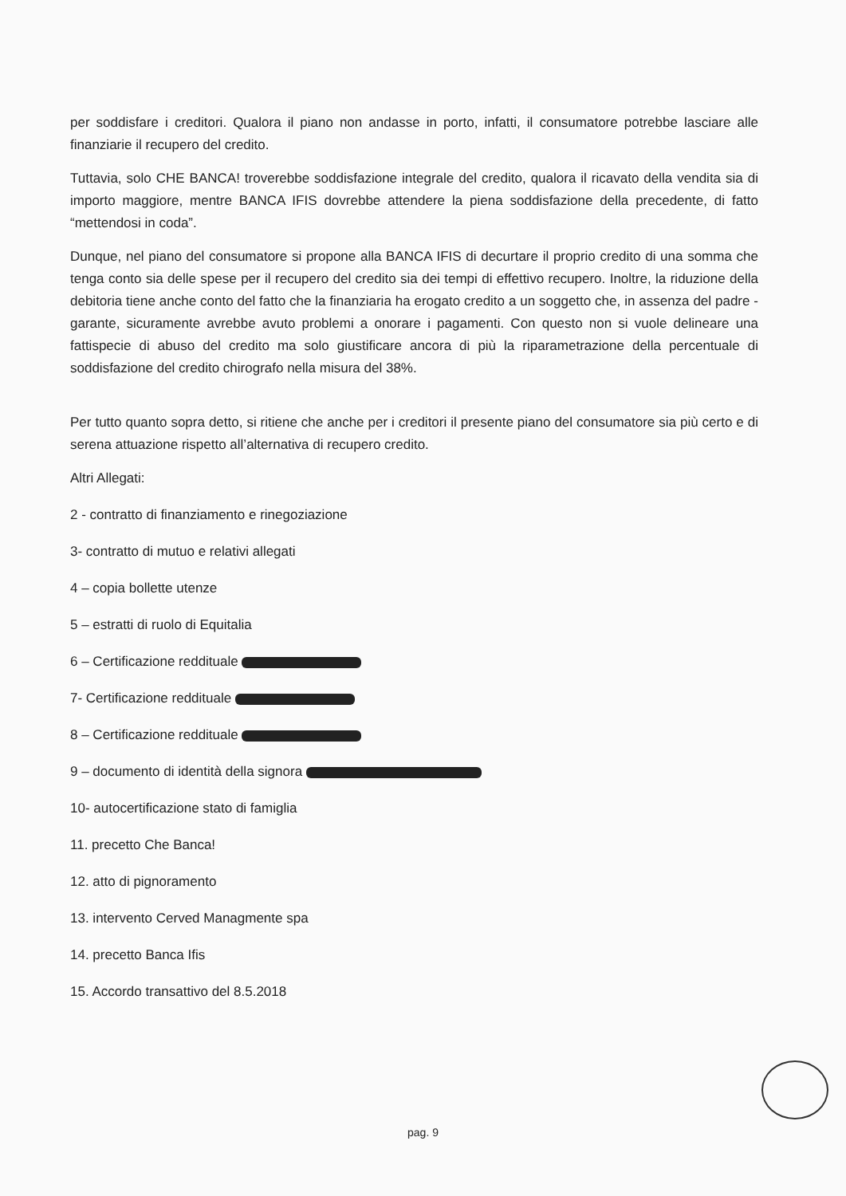per soddisfare i creditori. Qualora il piano non andasse in porto, infatti, il consumatore potrebbe lasciare alle finanziarie il recupero del credito.
Tuttavia, solo CHE BANCA! troverebbe soddisfazione integrale del credito, qualora il ricavato della vendita sia di importo maggiore, mentre BANCA IFIS dovrebbe attendere la piena soddisfazione della precedente, di fatto “mettendosi in coda”.
Dunque, nel piano del consumatore si propone alla BANCA IFIS di decurtare il proprio credito di una somma che tenga conto sia delle spese per il recupero del credito sia dei tempi di effettivo recupero. Inoltre, la riduzione della debitoria tiene anche conto del fatto che la finanziaria ha erogato credito a un soggetto che, in assenza del padre - garante, sicuramente avrebbe avuto problemi a onorare i pagamenti. Con questo non si vuole delineare una fattispecie di abuso del credito ma solo giustificare ancora di più la riparametrazione della percentuale di soddisfazione del credito chirografo nella misura del 38%.
Per tutto quanto sopra detto, si ritiene che anche per i creditori il presente piano del consumatore sia più certo e di serena attuazione rispetto all’alternativa di recupero credito.
Altri Allegati:
2 - contratto di finanziamento e rinegoziazione
3- contratto di mutuo e relativi allegati
4 – copia bollette utenze
5 – estratti di ruolo di Equitalia
6 – Certificazione reddituale
7- Certificazione reddituale
8 – Certificazione reddituale
9 – documento di identità della signora
10- autocertificazione stato di famiglia
11. precetto Che Banca!
12. atto di pignoramento
13. intervento Cerved Managmente spa
14. precetto Banca Ifis
15. Accordo transattivo del 8.5.2018
pag. 9